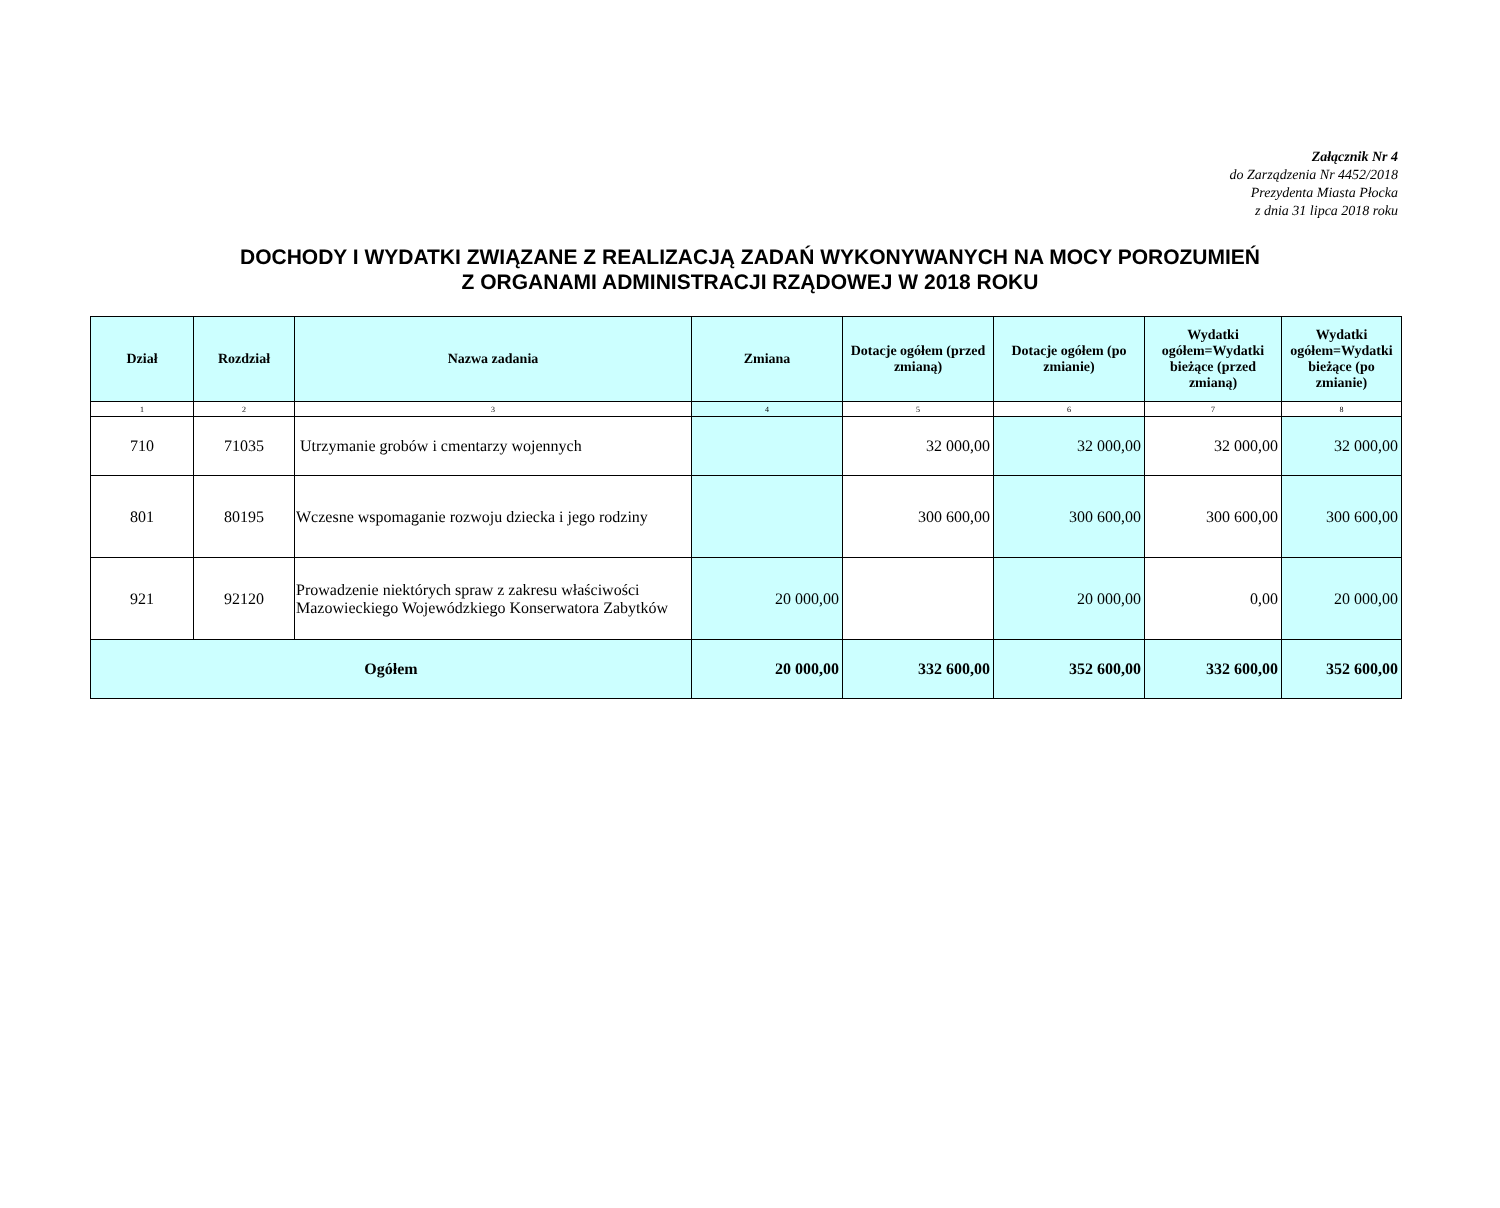Załącznik Nr 4
do Zarządzenia Nr 4452/2018
Prezydenta Miasta Płocka
z dnia 31 lipca 2018 roku
DOCHODY I WYDATKI ZWIĄZANE Z REALIZACJĄ ZADAŃ WYKONYWANYCH NA MOCY POROZUMIEŃ
Z ORGANAMI ADMINISTRACJI RZĄDOWEJ W 2018 ROKU
| Dział | Rozdział | Nazwa zadania | Zmiana | Dotacje ogółem (przed zmianą) | Dotacje ogółem (po zmianie) | Wydatki ogółem=Wydatki bieżące (przed zmianą) | Wydatki ogółem=Wydatki bieżące (po zmianie) |
| --- | --- | --- | --- | --- | --- | --- | --- |
| 1 | 2 | 3 | 4 | 5 | 6 | 7 | 8 |
| 710 | 71035 | Utrzymanie grobów i cmentarzy wojennych | | 32 000,00 | 32 000,00 | 32 000,00 | 32 000,00 |
| 801 | 80195 | Wczesne wspomaganie rozwoju dziecka i jego rodziny | | 300 600,00 | 300 600,00 | 300 600,00 | 300 600,00 |
| 921 | 92120 | Prowadzenie niektórych spraw z zakresu właściwości Mazowieckiego Wojewódzkiego Konserwatora Zabytków | 20 000,00 | | 20 000,00 | 0,00 | 20 000,00 |
| Ogółem | | | 20 000,00 | 332 600,00 | 352 600,00 | 332 600,00 | 352 600,00 |